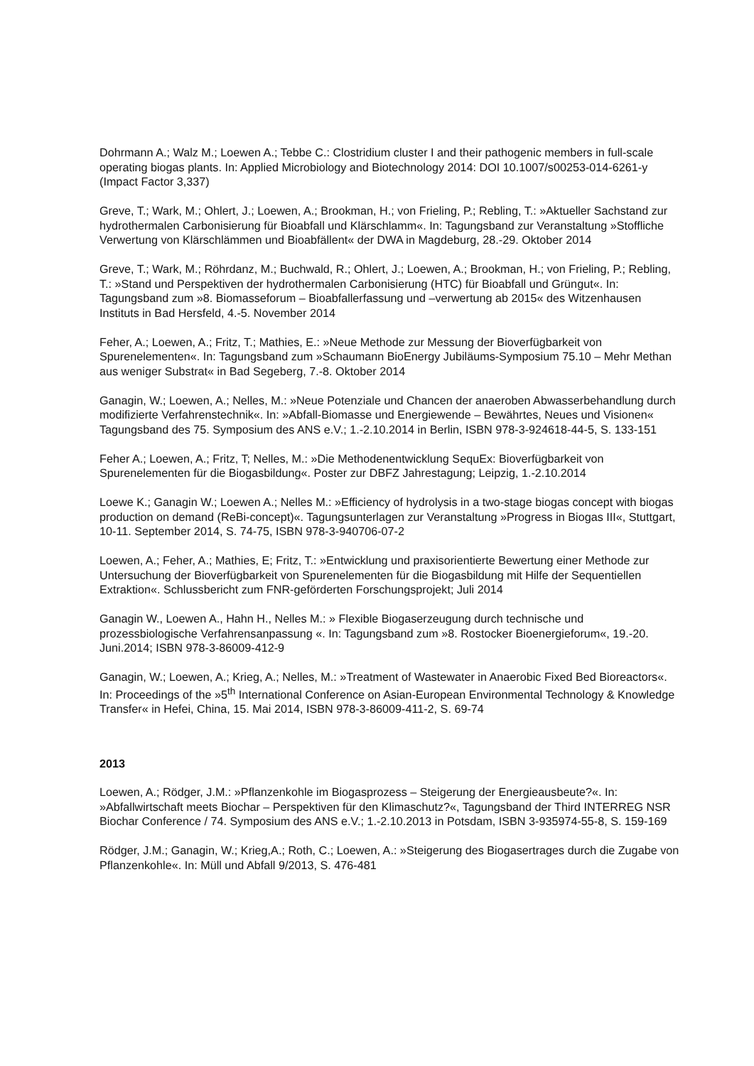Dohrmann A.; Walz M.; Loewen A.; Tebbe C.: Clostridium cluster I and their pathogenic members in full-scale operating biogas plants. In: Applied Microbiology and Biotechnology 2014: DOI 10.1007/s00253-014-6261-y (Impact Factor 3,337)
Greve, T.; Wark, M.; Ohlert, J.; Loewen, A.; Brookman, H.; von Frieling, P.; Rebling, T.: »Aktueller Sachstand zur hydrothermalen Carbonisierung für Bioabfall und Klärschlamm«. In: Tagungsband zur Veranstaltung »Stoffliche Verwertung von Klärschlämmen und Bioabfällent« der DWA in Magdeburg, 28.-29. Oktober 2014
Greve, T.; Wark, M.; Röhrdanz, M.; Buchwald, R.; Ohlert, J.; Loewen, A.; Brookman, H.; von Frieling, P.; Rebling, T.: »Stand und Perspektiven der hydrothermalen Carbonisierung (HTC) für Bioabfall und Grüngut«. In: Tagungsband zum »8. Biomasseforum – Bioabfallerfassung und –verwertung ab 2015« des Witzenhausen Instituts in Bad Hersfeld, 4.-5. November 2014
Feher, A.; Loewen, A.; Fritz, T.; Mathies, E.: »Neue Methode zur Messung der Bioverfügbarkeit von Spurenelementen«. In: Tagungsband zum »Schaumann BioEnergy Jubiläums-Symposium 75.10 – Mehr Methan aus weniger Substrat« in Bad Segeberg, 7.-8. Oktober 2014
Ganagin, W.; Loewen, A.; Nelles, M.: »Neue Potenziale und Chancen der anaeroben Abwasserbehandlung durch modifizierte Verfahrenstechnik«. In: »Abfall-Biomasse und Energiewende – Bewährtes, Neues und Visionen« Tagungsband des 75. Symposium des ANS e.V.; 1.-2.10.2014 in Berlin, ISBN 978-3-924618-44-5, S. 133-151
Feher A.; Loewen, A.; Fritz, T; Nelles, M.: »Die Methodenentwicklung SequEx: Bioverfügbarkeit von Spurenelementen für die Biogasbildung«. Poster zur DBFZ Jahrestagung; Leipzig, 1.-2.10.2014
Loewe K.; Ganagin W.; Loewen A.; Nelles M.: »Efficiency of hydrolysis in a two-stage biogas concept with biogas production on demand (ReBi-concept)«. Tagungsunterlagen zur Veranstaltung »Progress in Biogas III«, Stuttgart, 10-11. September 2014, S. 74-75, ISBN 978-3-940706-07-2
Loewen, A.; Feher, A.; Mathies, E; Fritz, T.: »Entwicklung und praxisorientierte Bewertung einer Methode zur Untersuchung der Bioverfügbarkeit von Spurenelementen für die Biogasbildung mit Hilfe der Sequentiellen Extraktion«. Schlussbericht zum FNR-geförderten Forschungsprojekt; Juli 2014
Ganagin W., Loewen A., Hahn H., Nelles M.: » Flexible Biogaserzeugung durch technische und prozessbiologische Verfahrensanpassung «. In: Tagungsband zum »8. Rostocker Bioenergieforum«, 19.-20. Juni.2014; ISBN 978-3-86009-412-9
Ganagin, W.; Loewen, A.; Krieg, A.; Nelles, M.: »Treatment of Wastewater in Anaerobic Fixed Bed Bioreactors«. In: Proceedings of the »5<sup>th</sup> International Conference on Asian-European Environmental Technology & Knowledge Transfer« in Hefei, China, 15. Mai 2014, ISBN 978-3-86009-411-2, S. 69-74
2013
Loewen, A.; Rödger, J.M.: »Pflanzenkohle im Biogasprozess – Steigerung der Energieausbeute?«. In: »Abfallwirtschaft meets Biochar – Perspektiven für den Klimaschutz?«, Tagungsband der Third INTERREG NSR Biochar Conference / 74. Symposium des ANS e.V.; 1.-2.10.2013 in Potsdam, ISBN 3-935974-55-8, S. 159-169
Rödger, J.M.; Ganagin, W.; Krieg,A.; Roth, C.; Loewen, A.: »Steigerung des Biogasertrages durch die Zugabe von Pflanzenkohle«. In: Müll und Abfall 9/2013, S. 476-481